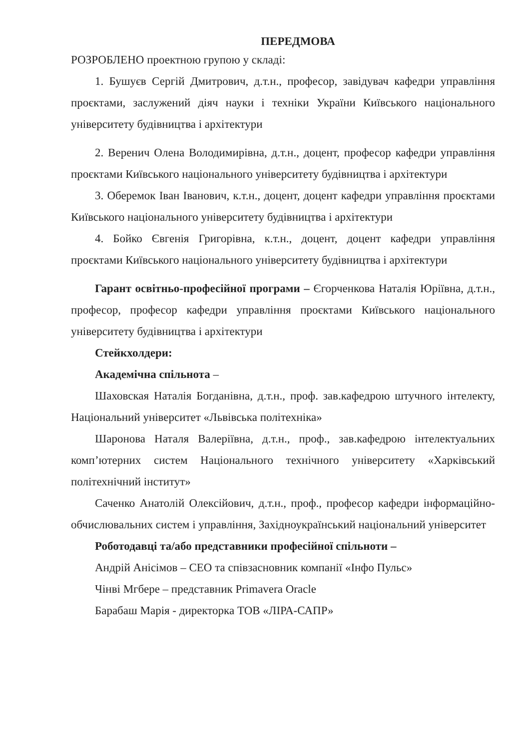ПЕРЕДМОВА
РОЗРОБЛЕНО проектною групою у складі:
1. Бушуєв Сергій Дмитрович, д.т.н., професор, завідувач кафедри управління проєктами, заслужений діяч науки і техніки України Київського національного університету будівництва і архітектури
2. Веренич Олена Володимирівна, д.т.н., доцент, професор кафедри управління проєктами Київського національного університету будівництва і архітектури
3. Оберемок Іван Іванович, к.т.н., доцент, доцент кафедри управління проєктами Київського національного університету будівництва і архітектури
4. Бойко Євгенія Григорівна, к.т.н., доцент, доцент кафедри управління проєктами Київського національного університету будівництва і архітектури
Гарант освітньо-професійної програми – Єгорченкова Наталія Юріївна, д.т.н., професор, професор кафедри управління проєктами Київського національного університету будівництва і архітектури
Стейкхолдери:
Академічна спільнота –
Шаховская Наталія Богданівна, д.т.н., проф. зав.кафедрою штучного інтелекту, Національний університет «Львівська політехніка»
Шаронова Наталя Валеріївна, д.т.н., проф., зав.кафедрою інтелектуальних комп’ютерних систем Національного технічного університету «Харківський політехнічний інститут»
Саченко Анатолій Олексійович, д.т.н., проф., професор кафедри інформаційно-обчислювальних систем і управління, Західноукраїнський національний університет
Роботодавці та/або представники професійної спільноти –
Андрій Анісімов – CEO та співзасновник компанії «Інфо Пульс»
Чінві Мгбере – представник Primavera Oracle
Барабаш Марія - директорка ТОВ «ЛІРА-САПР»